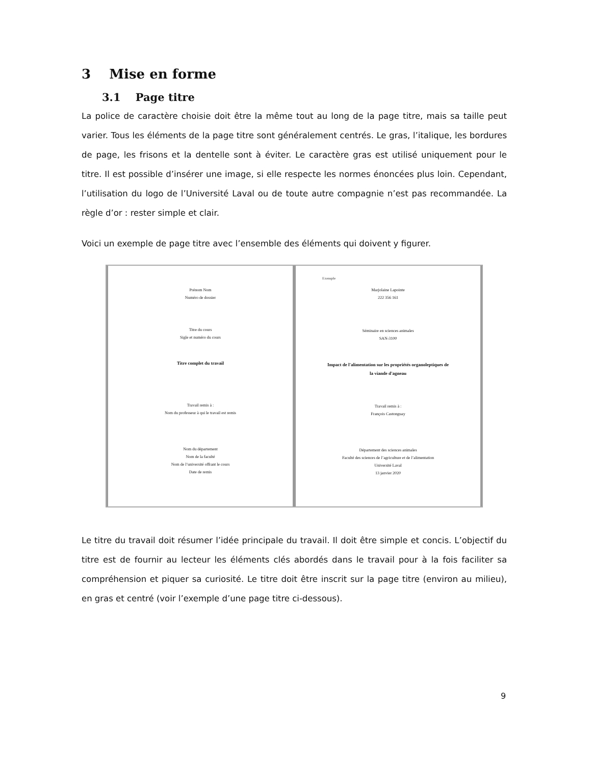3 Mise en forme
3.1 Page titre
La police de caractère choisie doit être la même tout au long de la page titre, mais sa taille peut varier. Tous les éléments de la page titre sont généralement centrés. Le gras, l’italique, les bordures de page, les frisons et la dentelle sont à éviter. Le caractère gras est utilisé uniquement pour le titre. Il est possible d’insérer une image, si elle respecte les normes énoncées plus loin. Cependant, l’utilisation du logo de l’Université Laval ou de toute autre compagnie n’est pas recommandée. La règle d’or : rester simple et clair.
Voici un exemple de page titre avec l’ensemble des éléments qui doivent y figurer.
Prénom Nom
Numéro de dossier
Titre du cours
Sigle et numéro du cours
Titre complet du travail
Travail remis à :
Nom du professeur à qui le travail est remis
Nom du département
Nom de la faculté
Nom de l’université offrant le cours
Date de remis
Exemple
Marjolaine Lapointe
222 356 161
Séminaire en sciences animales
SAN-3100
Impact de l'alimentation sur les propriétés organoleptiques de
la viande d'agneau
Travail remis à :
François Castonguay
Département des sciences animales
Faculté des sciences de l’agriculture et de l’alimentation
Université Laval
13 janvier 2020
Le titre du travail doit résumer l’idée principale du travail. Il doit être simple et concis. L’objectif du titre est de fournir au lecteur les éléments clés abordés dans le travail pour à la fois faciliter sa compréhension et piquer sa curiosité. Le titre doit être inscrit sur la page titre (environ au milieu), en gras et centré (voir l’exemple d’une page titre ci-dessous).
9